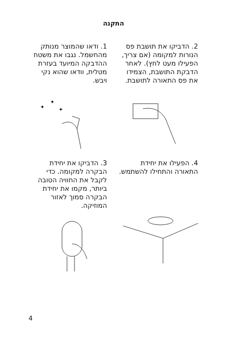התקנה
1. ודאו שהמוצר מנותק מהחשמל. נגבו את משטח ההדבקה המיועד בעזרת מטלית, וודאו שהוא נקי ויבש.
✦
✦
✦
2. הדביקו את תושבת פס הנורות למקומה (אם צריך, הפעילו מעט לחץ). לאחר הדבקת התושבת, הצמידו את פס התאורה לתושבת.
3. הדביקו את יחידת הבקרה למקומה. כדי לקבל את החוויה הטובה ביותר, מקמו את יחידת הבקרה סמוך לאזור המוזיקה.
4. הפעילו את יחידת התאורה והתחילו להשתמש.
4